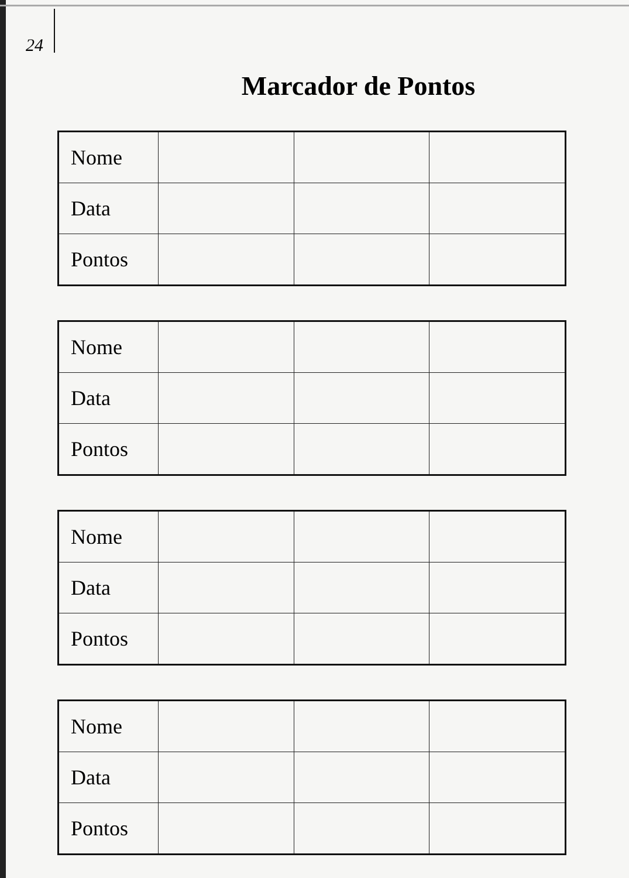24
Marcador de Pontos
| Nome | | | |
| Data | | | |
| Pontos | | | |
| Nome | | | |
| Data | | | |
| Pontos | | | |
| Nome | | | |
| Data | | | |
| Pontos | | | |
| Nome | | | |
| Data | | | |
| Pontos | | | |